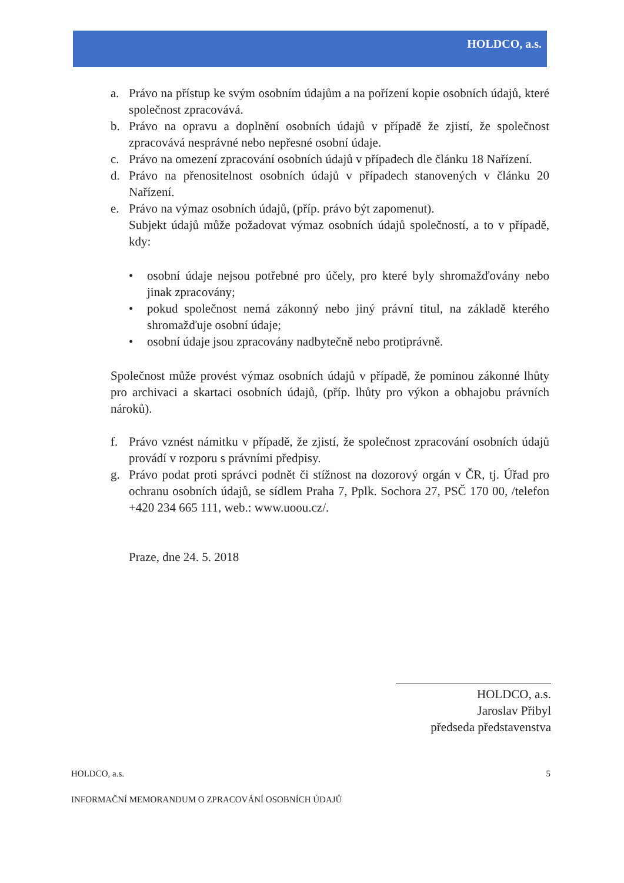HOLDCO, a.s.
a. Právo na přístup ke svým osobním údajům a na pořízení kopie osobních údajů, které společnost zpracovává.
b. Právo na opravu a doplnění osobních údajů v případě že zjistí, že společnost zpracovává nesprávné nebo nepřesné osobní údaje.
c. Právo na omezení zpracování osobních údajů v případech dle článku 18 Nařízení.
d. Právo na přenositelnost osobních údajů v případech stanovených v článku 20 Nařízení.
e. Právo na výmaz osobních údajů, (příp. právo být zapomenut).
Subjekt údajů může požadovat výmaz osobních údajů společností, a to v případě, kdy:
• osobní údaje nejsou potřebné pro účely, pro které byly shromažďovány nebo jinak zpracovány;
• pokud společnost nemá zákonný nebo jiný právní titul, na základě kterého shromažďuje osobní údaje;
• osobní údaje jsou zpracovány nadbytečně nebo protiprávně.
Společnost může provést výmaz osobních údajů v případě, že pominou zákonné lhůty pro archivaci a skartaci osobních údajů, (příp. lhůty pro výkon a obhajobu právních nároků).
f. Právo vznést námitku v případě, že zjistí, že společnost zpracování osobních údajů provádí v rozporu s právními předpisy.
g. Právo podat proti správci podnět či stížnost na dozorový orgán v ČR, tj. Úřad pro ochranu osobních údajů, se sídlem Praha 7, Pplk. Sochora 27, PSČ 170 00, /telefon +420 234 665 111, web.: www.uoou.cz/.
Praze, dne 24. 5. 2018
HOLDCO, a.s.
Jaroslav Přibyl
předseda představenstva
HOLDCO, a.s. 5
INFORMAČNÍ MEMORANDUM O ZPRACOVÁNÍ OSOBNÍCH ÚDAJŮ